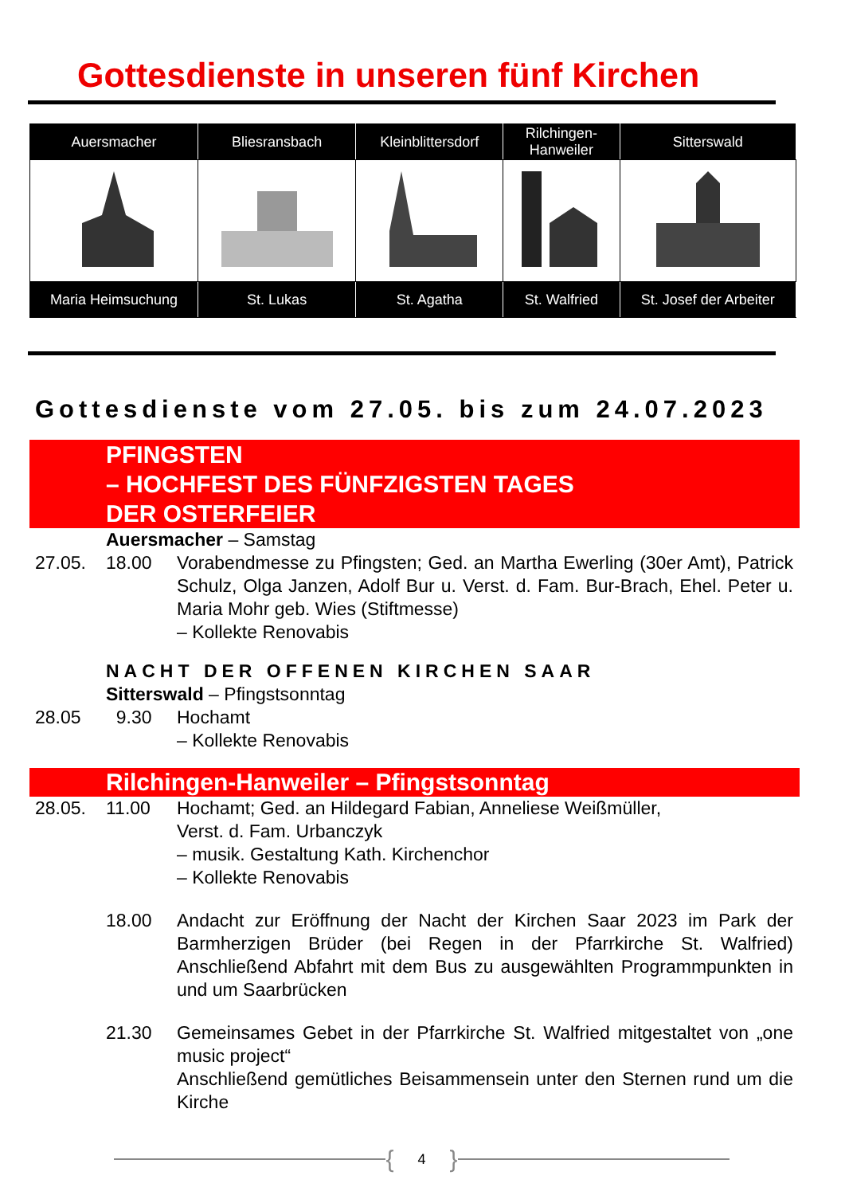Gottesdienste in unseren fünf Kirchen
| Auersmacher | Bliesransbach | Kleinblittersdorf | Rilchingen- Hanweiler | Sitterswald |
| --- | --- | --- | --- | --- |
| Maria Heimsuchung | St. Lukas | St. Agatha | St. Walfried | St. Josef der Arbeiter |
Gottesdienste vom 27.05. bis zum 24.07.2023
PFINGSTEN
– HOCHFEST DES FÜNFZIGSTEN TAGES
DER OSTERFEIER
Auersmacher – Samstag
27.05. 18.00 Vorabendmesse zu Pfingsten; Ged. an Martha Ewerling (30er Amt), Patrick Schulz, Olga Janzen, Adolf Bur u. Verst. d. Fam. Bur-Brach, Ehel. Peter u. Maria Mohr geb. Wies (Stiftmesse)
– Kollekte Renovabis
NACHT DER OFFENEN KIRCHEN SAAR
Sitterswald – Pfingstsonntag
28.05 9.30 Hochamt
– Kollekte Renovabis
Rilchingen-Hanweiler – Pfingstsonntag
28.05. 11.00 Hochamt; Ged. an Hildegard Fabian, Anneliese Weißmüller,
Verst. d. Fam. Urbanczyk
– musik. Gestaltung Kath. Kirchenchor
– Kollekte Renovabis
18.00 Andacht zur Eröffnung der Nacht der Kirchen Saar 2023 im Park der Barmherzigen Brüder (bei Regen in der Pfarrkirche St. Walfried) Anschließend Abfahrt mit dem Bus zu ausgewählten Programmpunkten in und um Saarbrücken
21.30 Gemeinsames Gebet in der Pfarrkirche St. Walfried mitgestaltet von „one music project“
Anschließend gemütliches Beisammensein unter den Sternen rund um die Kirche
{ 4 }